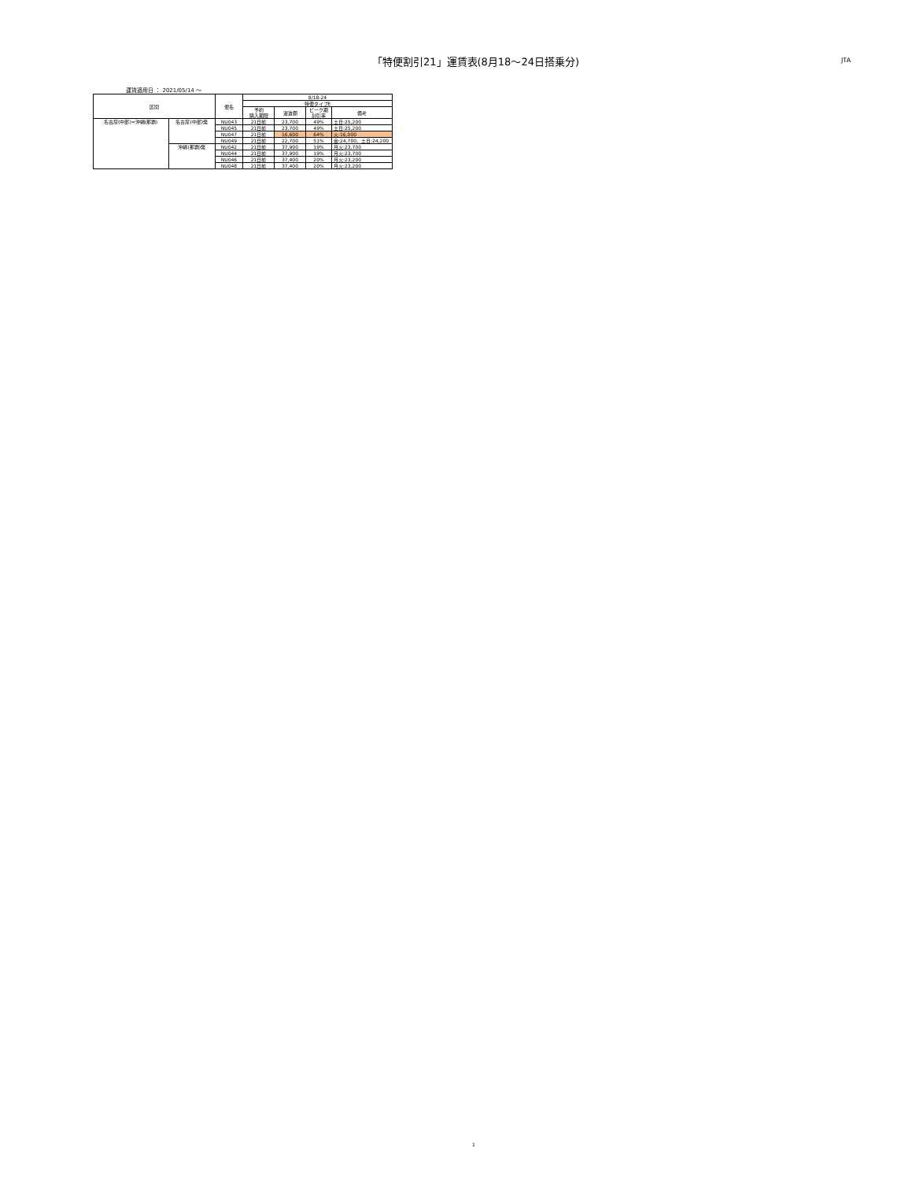「特便割引21」運賃表(8月18～24日搭乗分)
JTA
運賃適用日 ： 2021/05/14 ～
| 区間 | | 便名 | 8/18-24 | | | |
| --- | --- | --- | --- | --- | --- | --- |
| | | | 特便タイプE | | | |
| | | | 予約 購入期限 | 運賃額 | ピーク期 割引率 | 備考 |
| 名古屋(中部)=沖縄(那覇) | 名古屋(中部)発 | NU043 | 21日前 | 23,700 | 49% | 土日:25,200 |
| | | NU045 | 21日前 | 23,700 | 49% | 土日:25,200 |
| | | NU047 | 21日前 | 16,600 | 64% | 火:16,000 |
| | | NU049 | 21日前 | 22,700 | 51% | 金:24,700、土日:24,200 |
| | 沖縄(那覇)発 | NU042 | 21日前 | 37,900 | 19% | 月火:23,700 |
| | | NU044 | 21日前 | 37,900 | 19% | 月火:23,700 |
| | | NU046 | 21日前 | 37,400 | 20% | 月火:23,200 |
| | | NU048 | 21日前 | 37,400 | 20% | 月火:23,200 |
1